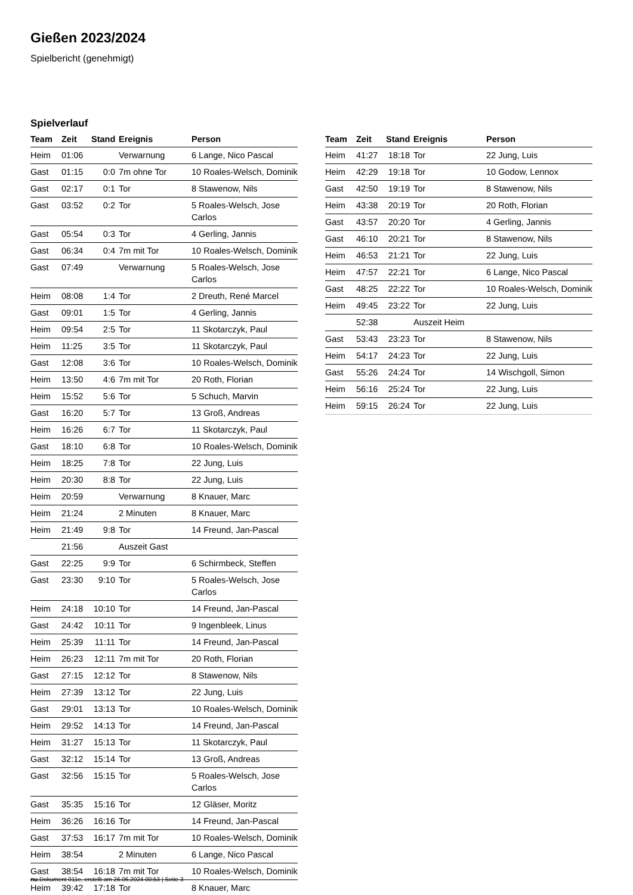Gießen 2023/2024
Spielbericht (genehmigt)
Spielverlauf
| Team | Zeit | Stand | Ereignis | Person |
| --- | --- | --- | --- | --- |
| Heim | 01:06 | | Verwarnung | 6 Lange, Nico Pascal |
| Gast | 01:15 | 0:0 | 7m ohne Tor | 10 Roales-Welsch, Dominik |
| Gast | 02:17 | 0:1 | Tor | 8 Stawenow, Nils |
| Gast | 03:52 | 0:2 | Tor | 5 Roales-Welsch, Jose Carlos |
| Gast | 05:54 | 0:3 | Tor | 4 Gerling, Jannis |
| Gast | 06:34 | 0:4 | 7m mit Tor | 10 Roales-Welsch, Dominik |
| Gast | 07:49 | | Verwarnung | 5 Roales-Welsch, Jose Carlos |
| Heim | 08:08 | 1:4 | Tor | 2 Dreuth, René Marcel |
| Gast | 09:01 | 1:5 | Tor | 4 Gerling, Jannis |
| Heim | 09:54 | 2:5 | Tor | 11 Skotarczyk, Paul |
| Heim | 11:25 | 3:5 | Tor | 11 Skotarczyk, Paul |
| Gast | 12:08 | 3:6 | Tor | 10 Roales-Welsch, Dominik |
| Heim | 13:50 | 4:6 | 7m mit Tor | 20 Roth, Florian |
| Heim | 15:52 | 5:6 | Tor | 5 Schuch, Marvin |
| Gast | 16:20 | 5:7 | Tor | 13 Groß, Andreas |
| Heim | 16:26 | 6:7 | Tor | 11 Skotarczyk, Paul |
| Gast | 18:10 | 6:8 | Tor | 10 Roales-Welsch, Dominik |
| Heim | 18:25 | 7:8 | Tor | 22 Jung, Luis |
| Heim | 20:30 | 8:8 | Tor | 22 Jung, Luis |
| Heim | 20:59 | | Verwarnung | 8 Knauer, Marc |
| Heim | 21:24 | | 2 Minuten | 8 Knauer, Marc |
| Heim | 21:49 | 9:8 | Tor | 14 Freund, Jan-Pascal |
| | 21:56 | | Auszeit Gast | |
| Gast | 22:25 | 9:9 | Tor | 6 Schirmbeck, Steffen |
| Gast | 23:30 | 9:10 | Tor | 5 Roales-Welsch, Jose Carlos |
| Heim | 24:18 | 10:10 | Tor | 14 Freund, Jan-Pascal |
| Gast | 24:42 | 10:11 | Tor | 9 Ingenbleek, Linus |
| Heim | 25:39 | 11:11 | Tor | 14 Freund, Jan-Pascal |
| Heim | 26:23 | 12:11 | 7m mit Tor | 20 Roth, Florian |
| Gast | 27:15 | 12:12 | Tor | 8 Stawenow, Nils |
| Heim | 27:39 | 13:12 | Tor | 22 Jung, Luis |
| Gast | 29:01 | 13:13 | Tor | 10 Roales-Welsch, Dominik |
| Heim | 29:52 | 14:13 | Tor | 14 Freund, Jan-Pascal |
| Heim | 31:27 | 15:13 | Tor | 11 Skotarczyk, Paul |
| Gast | 32:12 | 15:14 | Tor | 13 Groß, Andreas |
| Gast | 32:56 | 15:15 | Tor | 5 Roales-Welsch, Jose Carlos |
| Gast | 35:35 | 15:16 | Tor | 12 Gläser, Moritz |
| Heim | 36:26 | 16:16 | Tor | 14 Freund, Jan-Pascal |
| Gast | 37:53 | 16:17 | 7m mit Tor | 10 Roales-Welsch, Dominik |
| Heim | 38:54 | | 2 Minuten | 6 Lange, Nico Pascal |
| Gast | 38:54 | 16:18 | 7m mit Tor | 10 Roales-Welsch, Dominik |
| Heim | 39:42 | 17:18 | Tor | 8 Knauer, Marc |
| Team | Zeit | Stand | Ereignis | Person |
| --- | --- | --- | --- | --- |
| Heim | 41:27 | 18:18 | Tor | 22 Jung, Luis |
| Heim | 42:29 | 19:18 | Tor | 10 Godow, Lennox |
| Gast | 42:50 | 19:19 | Tor | 8 Stawenow, Nils |
| Heim | 43:38 | 20:19 | Tor | 20 Roth, Florian |
| Gast | 43:57 | 20:20 | Tor | 4 Gerling, Jannis |
| Gast | 46:10 | 20:21 | Tor | 8 Stawenow, Nils |
| Heim | 46:53 | 21:21 | Tor | 22 Jung, Luis |
| Heim | 47:57 | 22:21 | Tor | 6 Lange, Nico Pascal |
| Gast | 48:25 | 22:22 | Tor | 10 Roales-Welsch, Dominik |
| Heim | 49:45 | 23:22 | Tor | 22 Jung, Luis |
| | 52:38 | | Auszeit Heim | |
| Gast | 53:43 | 23:23 | Tor | 8 Stawenow, Nils |
| Heim | 54:17 | 24:23 | Tor | 22 Jung, Luis |
| Gast | 55:26 | 24:24 | Tor | 14 Wischgoll, Simon |
| Heim | 56:16 | 25:24 | Tor | 22 Jung, Luis |
| Heim | 59:15 | 26:24 | Tor | 22 Jung, Luis |
nu.Dokument 011e, erstellt am 26.06.2024 00:53 | Seite 3